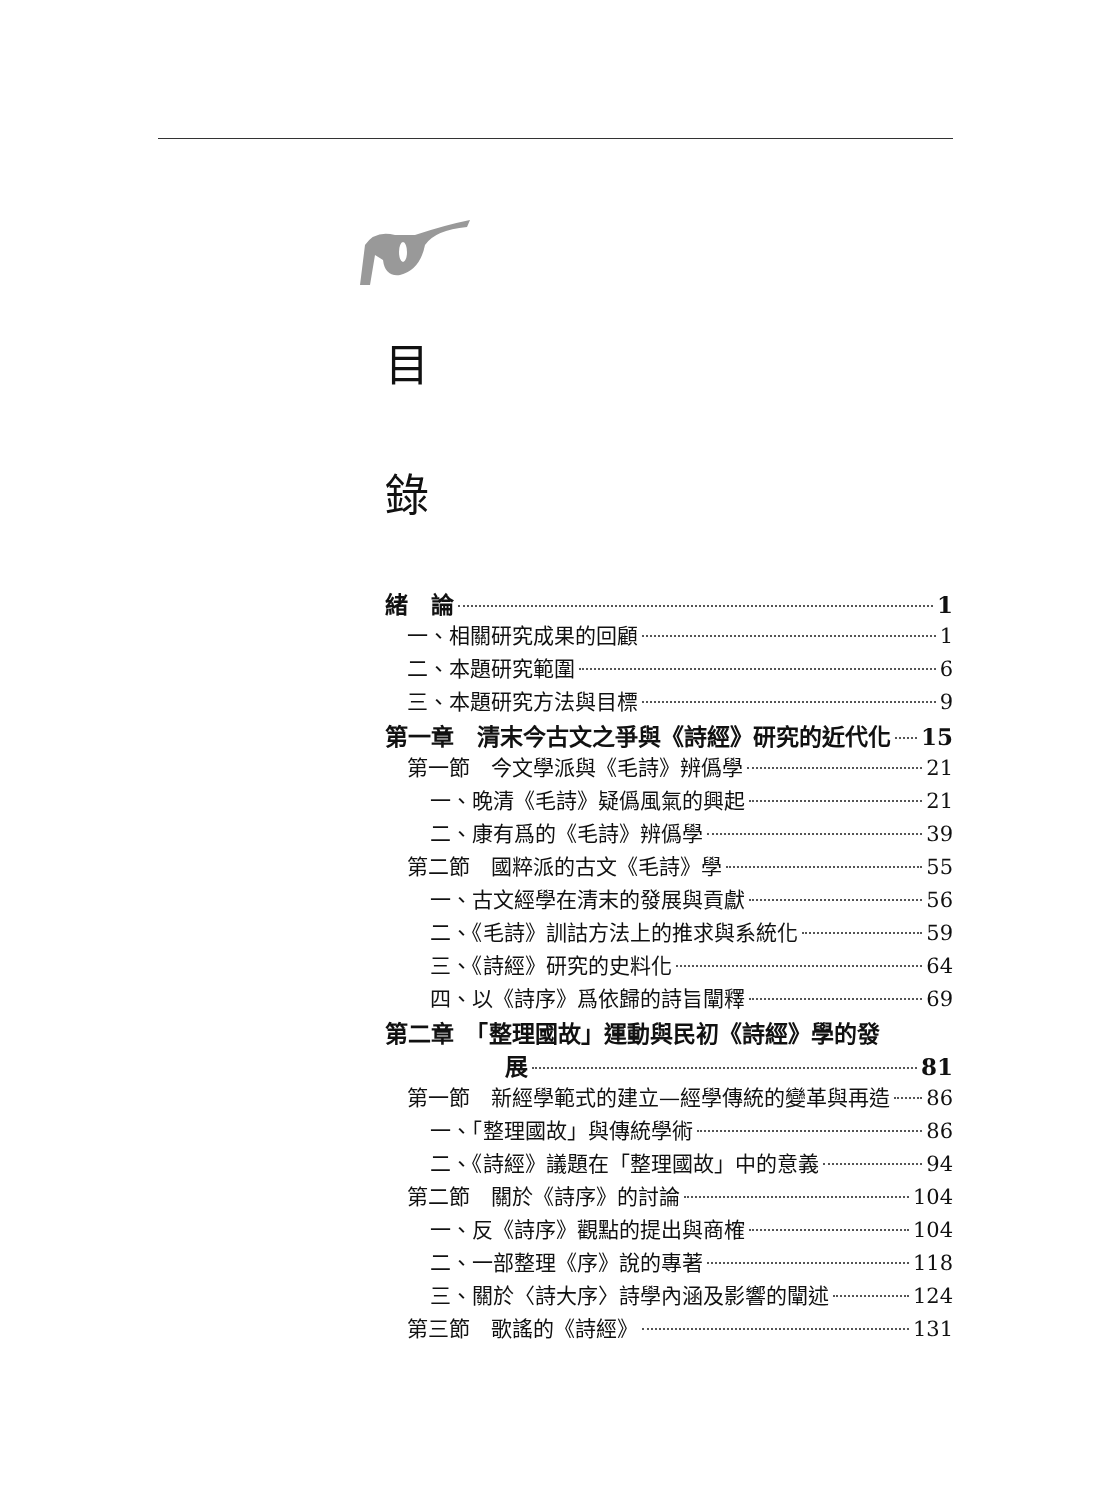目
錄
緒　論 1
一、相關研究成果的回顧 1
二、本題研究範圍 6
三、本題研究方法與目標 9
第一章　清末今古文之爭與《詩經》研究的近代化 15
第一節　今文學派與《毛詩》辨僞學 21
一、晚清《毛詩》疑僞風氣的興起 21
二、康有爲的《毛詩》辨僞學 39
第二節　國粹派的古文《毛詩》學 55
一、古文經學在清末的發展與貢獻 56
二、《毛詩》訓詁方法上的推求與系統化 59
三、《詩經》研究的史料化 64
四、以《詩序》爲依歸的詩旨闡釋 69
第二章　「整理國故」運動與民初《詩經》學的發
展 81
第一節　新經學範式的建立—經學傳統的變革與再造 86
一、「整理國故」與傳統學術 86
二、《詩經》議題在「整理國故」中的意義 94
第二節　關於《詩序》的討論 104
一、反《詩序》觀點的提出與商榷 104
二、一部整理《序》說的專著 118
三、關於〈詩大序〉詩學內涵及影響的闡述 124
第三節　歌謠的《詩經》 131